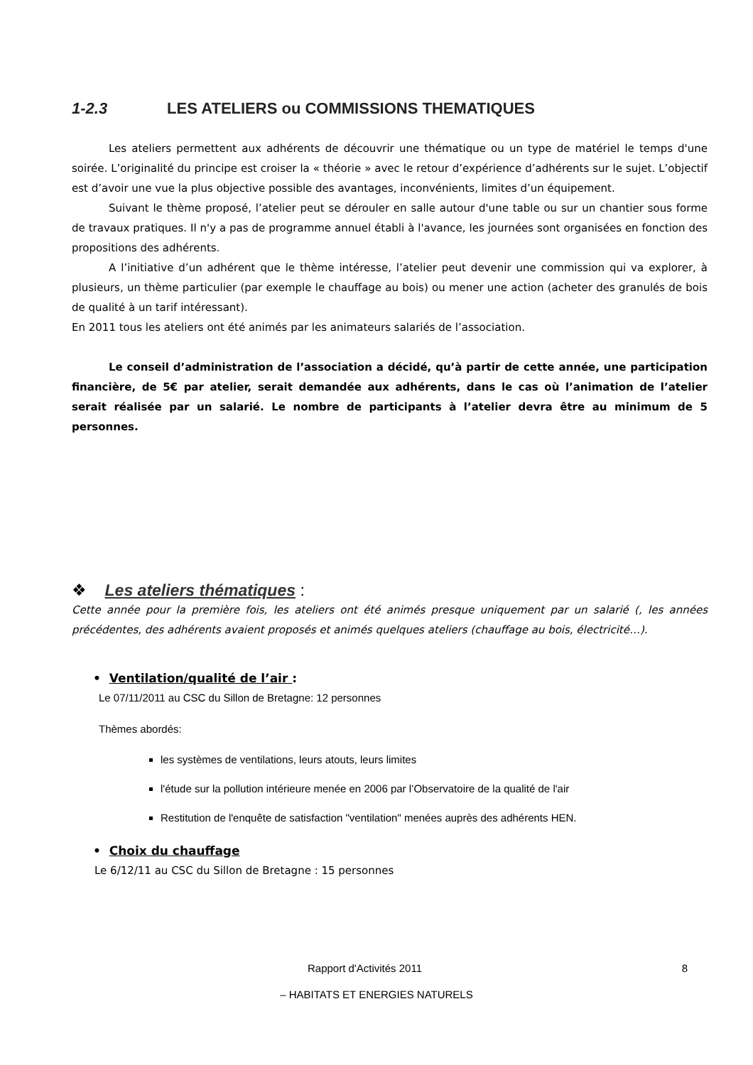1-2.3 LES ATELIERS ou COMMISSIONS THEMATIQUES
Les ateliers permettent aux adhérents de découvrir une thématique ou un type de matériel le temps d'une soirée. L’originalité du principe est croiser la « théorie » avec le retour d’expérience d’adhérents sur le sujet. L’objectif est d’avoir une vue la plus objective possible des avantages, inconvénients, limites d’un équipement.
Suivant le thème proposé, l’atelier peut se dérouler en salle autour d'une table ou sur un chantier sous forme de travaux pratiques. Il n'y a pas de programme annuel établi à l'avance, les journées sont organisées en fonction des propositions des adhérents.
A l’initiative d’un adhérent que le thème intéresse, l’atelier peut devenir une commission qui va explorer, à plusieurs, un thème particulier (par exemple le chauffage au bois) ou mener une action (acheter des granulés de bois de qualité à un tarif intéressant).
En 2011 tous les ateliers ont été animés par les animateurs salariés de l’association.
Le conseil d’administration de l’association a décidé, qu’à partir de cette année, une participation financière, de 5€ par atelier, serait demandée aux adhérents, dans le cas où l’animation de l’atelier serait réalisée par un salarié. Le nombre de participants à l’atelier devra être au minimum de 5 personnes.
❖ Les ateliers thématiques :
Cette année pour la première fois, les ateliers ont été animés presque uniquement par un salarié (, les années précédentes, des adhérents avaient proposés et animés quelques ateliers (chauffage au bois, électricité…).
• Ventilation/qualité de l’air :
Le 07/11/2011 au CSC du Sillon de Bretagne: 12 personnes
Thèmes abordés:
les systèmes de ventilations, leurs atouts, leurs limites
l'étude sur la pollution intérieure menée en 2006 par l’Observatoire de la qualité de l'air
Restitution de l'enquête de satisfaction "ventilation" menées auprès des adhérents HEN.
• Choix du chauffage
Le 6/12/11 au CSC du Sillon de Bretagne : 15 personnes
Rapport d'Activités 2011 8
– HABITATS ET ENERGIES NATURELS